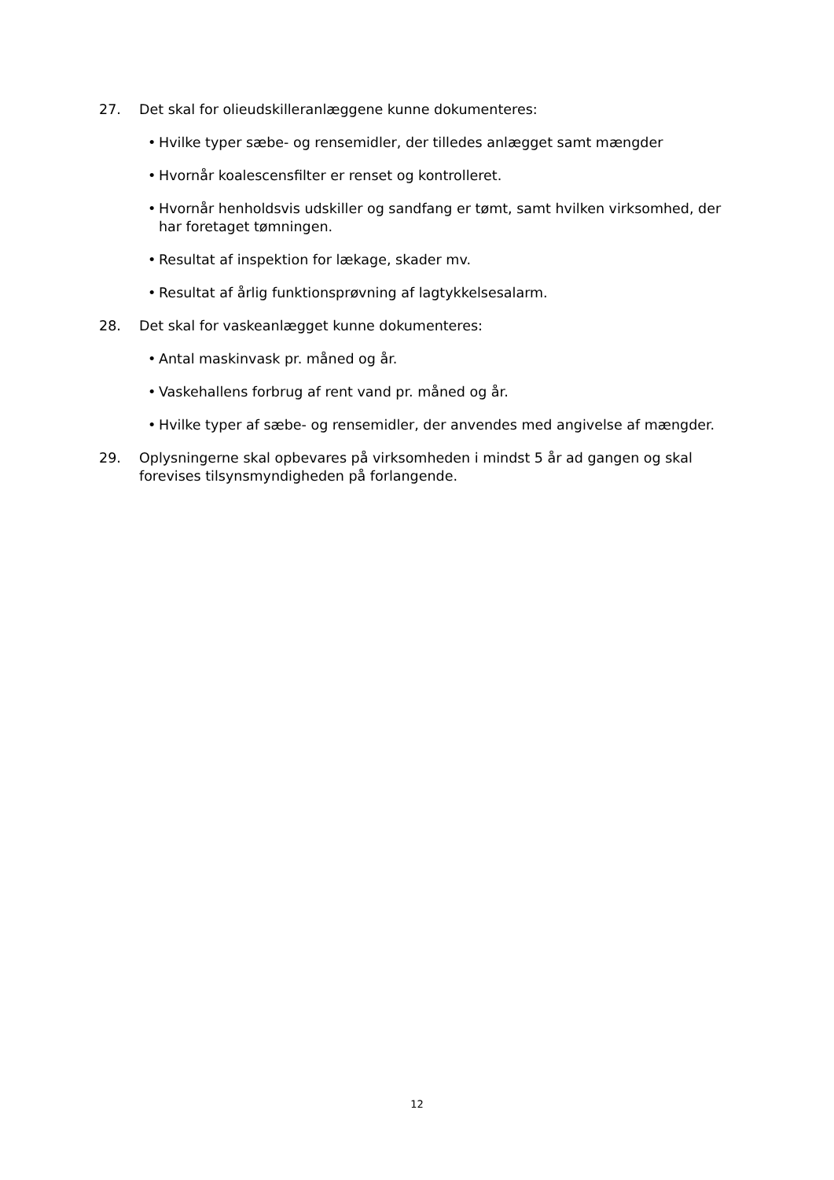27. Det skal for olieudskilleranlæggene kunne dokumenteres:
• Hvilke typer sæbe- og rensemidler, der tilledes anlægget samt mængder
• Hvornår koalescensfilter er renset og kontrolleret.
• Hvornår henholdsvis udskiller og sandfang er tømt, samt hvilken virksomhed, der har foretaget tømningen.
• Resultat af inspektion for lækage, skader mv.
• Resultat af årlig funktionsprøvning af lagtykkelsesalarm.
28. Det skal for vaskeanlægget kunne dokumenteres:
• Antal maskinvask pr. måned og år.
• Vaskehallens forbrug af rent vand pr. måned og år.
• Hvilke typer af sæbe- og rensemidler, der anvendes med angivelse af mængder.
29. Oplysningerne skal opbevares på virksomheden i mindst 5 år ad gangen og skal forevises tilsynsmyndigheden på forlangende.
12